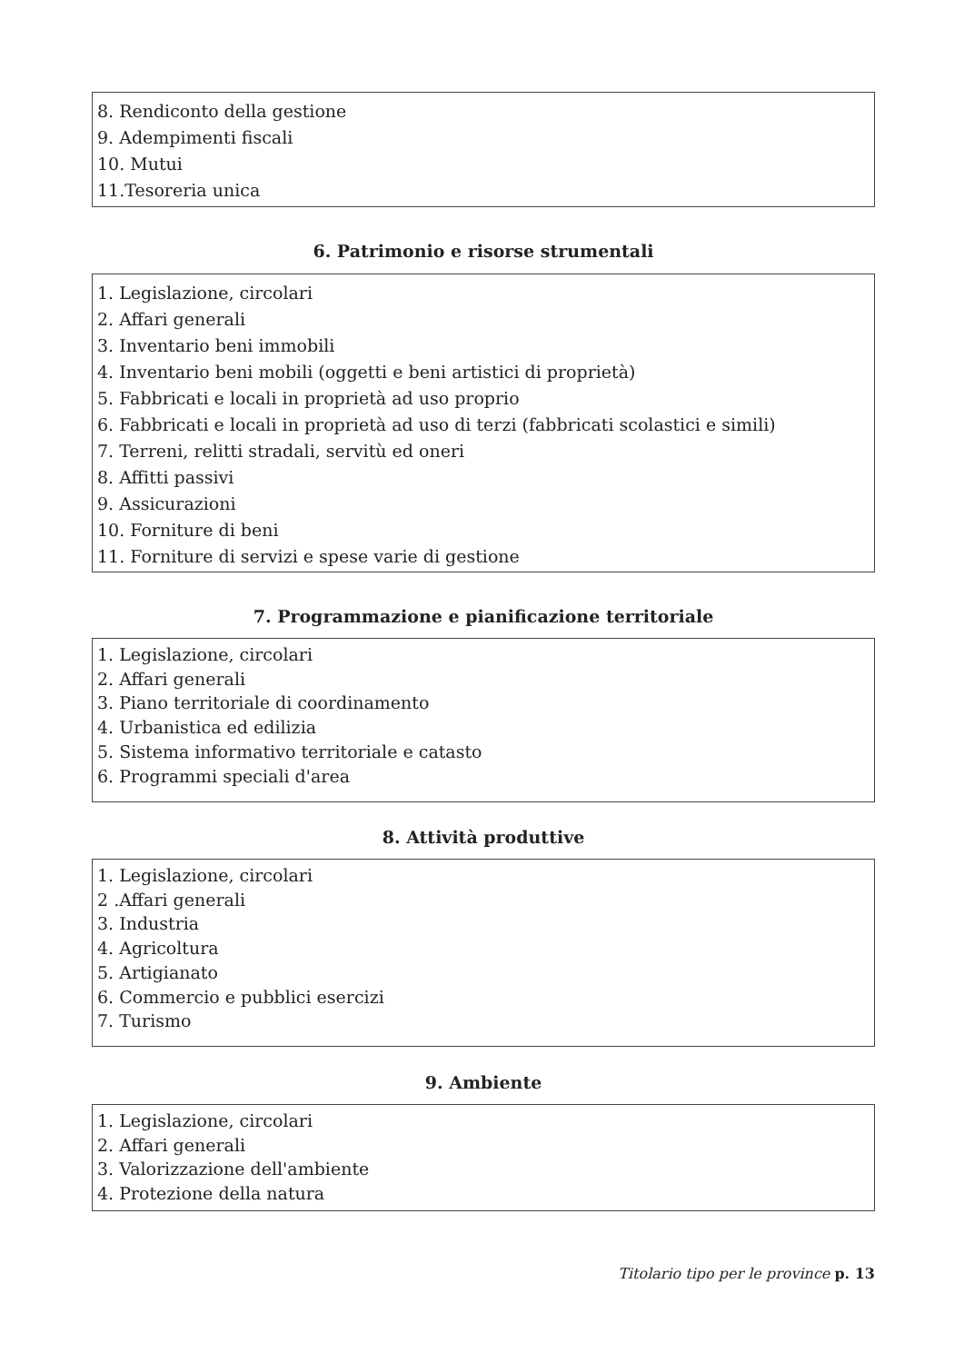8. Rendiconto della gestione
9. Adempimenti fiscali
10. Mutui
11.Tesoreria unica
6. Patrimonio e risorse strumentali
1. Legislazione, circolari
2. Affari generali
3. Inventario beni immobili
4. Inventario beni mobili (oggetti e beni artistici di proprietà)
5. Fabbricati e locali in proprietà ad uso proprio
6. Fabbricati e locali in proprietà ad uso di terzi (fabbricati scolastici e simili)
7. Terreni, relitti stradali, servitù ed oneri
8. Affitti passivi
9. Assicurazioni
10. Forniture di beni
11. Forniture di servizi e spese varie di gestione
7. Programmazione e pianificazione territoriale
1. Legislazione, circolari
2. Affari generali
3. Piano territoriale di coordinamento
4. Urbanistica ed edilizia
5. Sistema informativo territoriale e catasto
6. Programmi speciali d'area
8. Attività produttive
1. Legislazione, circolari
2 .Affari generali
3. Industria
4. Agricoltura
5. Artigianato
6. Commercio e pubblici esercizi
7. Turismo
9. Ambiente
1. Legislazione, circolari
2. Affari generali
3. Valorizzazione dell'ambiente
4. Protezione della natura
Titolario tipo per le province p. 13